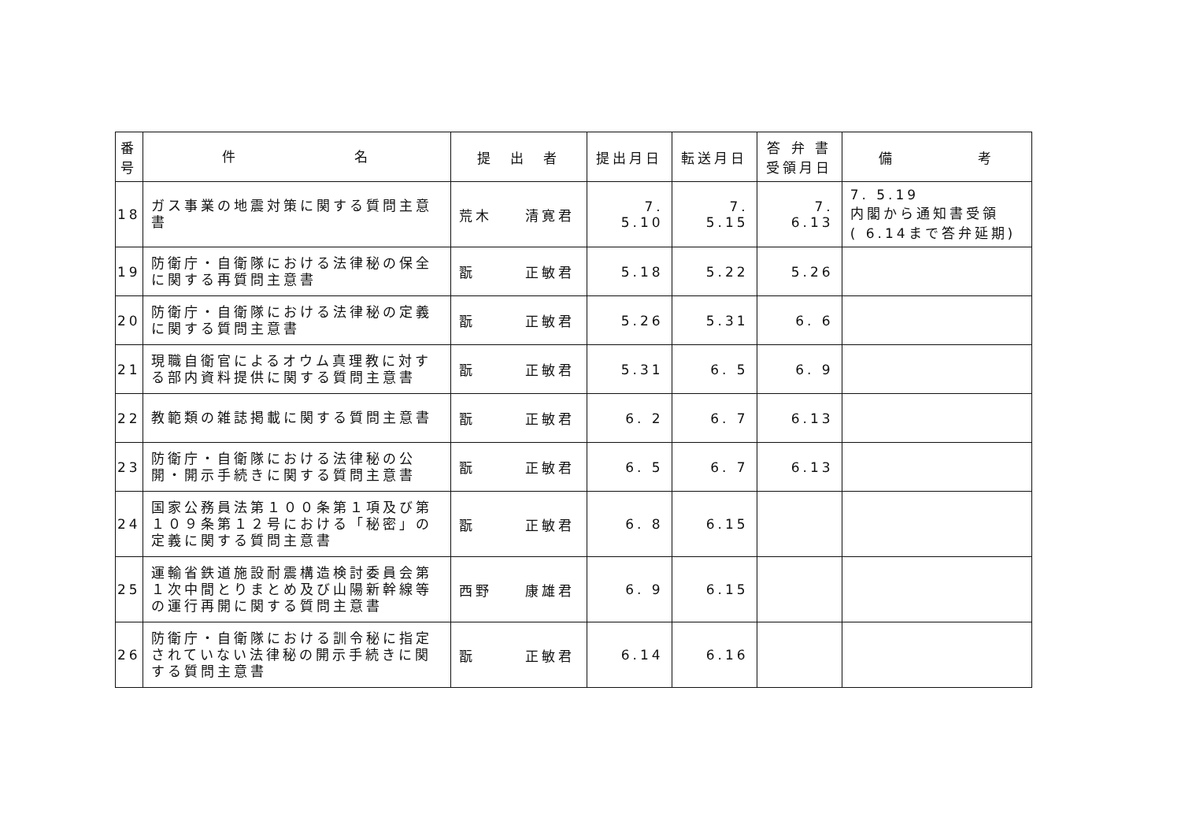| 番 号 | 件 名 | 提 出 者 | 提出月日 | 転送月日 | 答 弁 書 受領月日 | 備 考 |
| --- | --- | --- | --- | --- | --- | --- |
| 18 | ガス事業の地震対策に関する質問主意書 | 荒木 清寛君 | 7. 5.10 | 7. 5.15 | 7. 6.13 | 7. 5.19 内閣から通知書受領 ( 6.14まで答弁延期) |
| 19 | 防衛庁・自衛隊における法律秘の保全に関する再質問主意書 | 翫 正敏君 | 5.18 | 5.22 | 5.26 | |
| 20 | 防衛庁・自衛隊における法律秘の定義に関する質問主意書 | 翫 正敏君 | 5.26 | 5.31 | 6. 6 | |
| 21 | 現職自衛官によるオウム真理教に対する部内資料提供に関する質問主意書 | 翫 正敏君 | 5.31 | 6. 5 | 6. 9 | |
| 22 | 教範類の雑誌掲載に関する質問主意書 | 翫 正敏君 | 6. 2 | 6. 7 | 6.13 | |
| 23 | 防衛庁・自衛隊における法律秘の公開・開示手続きに関する質問主意書 | 翫 正敏君 | 6. 5 | 6. 7 | 6.13 | |
| 24 | 国家公務員法第１００条第１項及び第１０９条第１２号における「秘密」の定義に関する質問主意書 | 翫 正敏君 | 6. 8 | 6.15 | | |
| 25 | 運輸省鉄道施設耐震構造検討委員会第１次中間とりまとめ及び山陽新幹線等の運行再開に関する質問主意書 | 西野 康雄君 | 6. 9 | 6.15 | | |
| 26 | 防衛庁・自衛隊における訓令秘に指定されていない法律秘の開示手続きに関する質問主意書 | 翫 正敏君 | 6.14 | 6.16 | | |